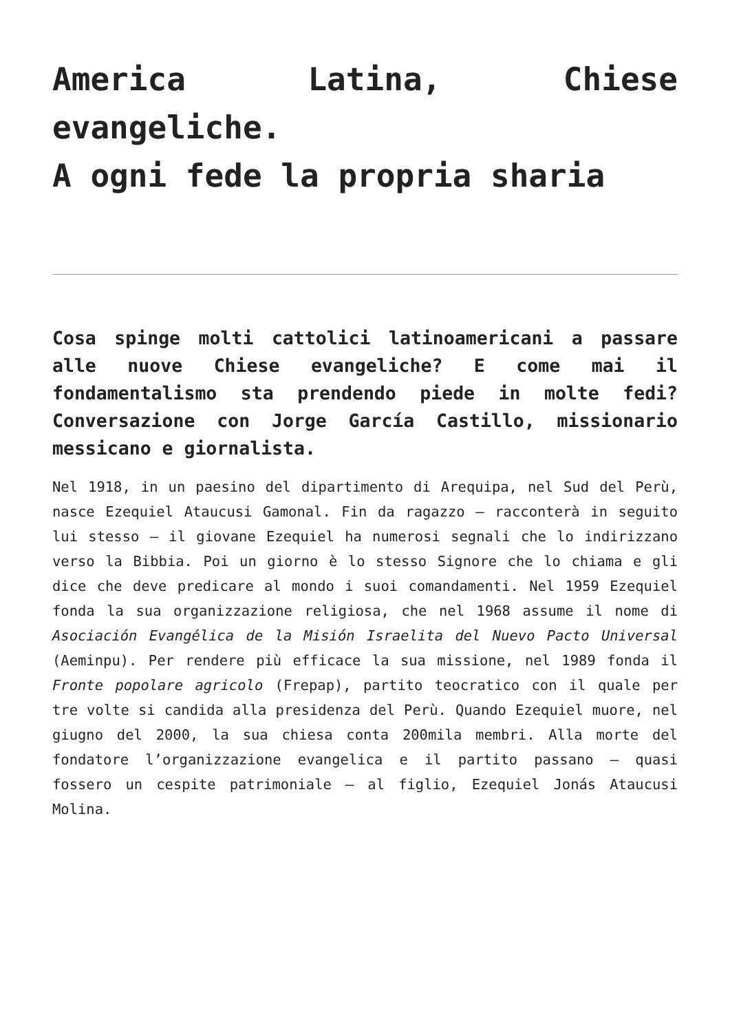America Latina, Chiese evangeliche.
A ogni fede la propria sharia
Cosa spinge molti cattolici latinoamericani a passare alle nuove Chiese evangeliche? E come mai il fondamentalismo sta prendendo piede in molte fedi? Conversazione con Jorge García Castillo, missionario messicano e giornalista.
Nel 1918, in un paesino del dipartimento di Arequipa, nel Sud del Perù, nasce Ezequiel Ataucusi Gamonal. Fin da ragazzo – racconterà in seguito lui stesso – il giovane Ezequiel ha numerosi segnali che lo indirizzano verso la Bibbia. Poi un giorno è lo stesso Signore che lo chiama e gli dice che deve predicare al mondo i suoi comandamenti. Nel 1959 Ezequiel fonda la sua organizzazione religiosa, che nel 1968 assume il nome di Asociación Evangélica de la Misión Israelita del Nuevo Pacto Universal (Aeminpu). Per rendere più efficace la sua missione, nel 1989 fonda il Fronte popolare agricolo (Frepap), partito teocratico con il quale per tre volte si candida alla presidenza del Perù. Quando Ezequiel muore, nel giugno del 2000, la sua chiesa conta 200mila membri. Alla morte del fondatore l’organizzazione evangelica e il partito passano – quasi fossero un cespite patrimoniale – al figlio, Ezequiel Jonás Ataucusi Molina.